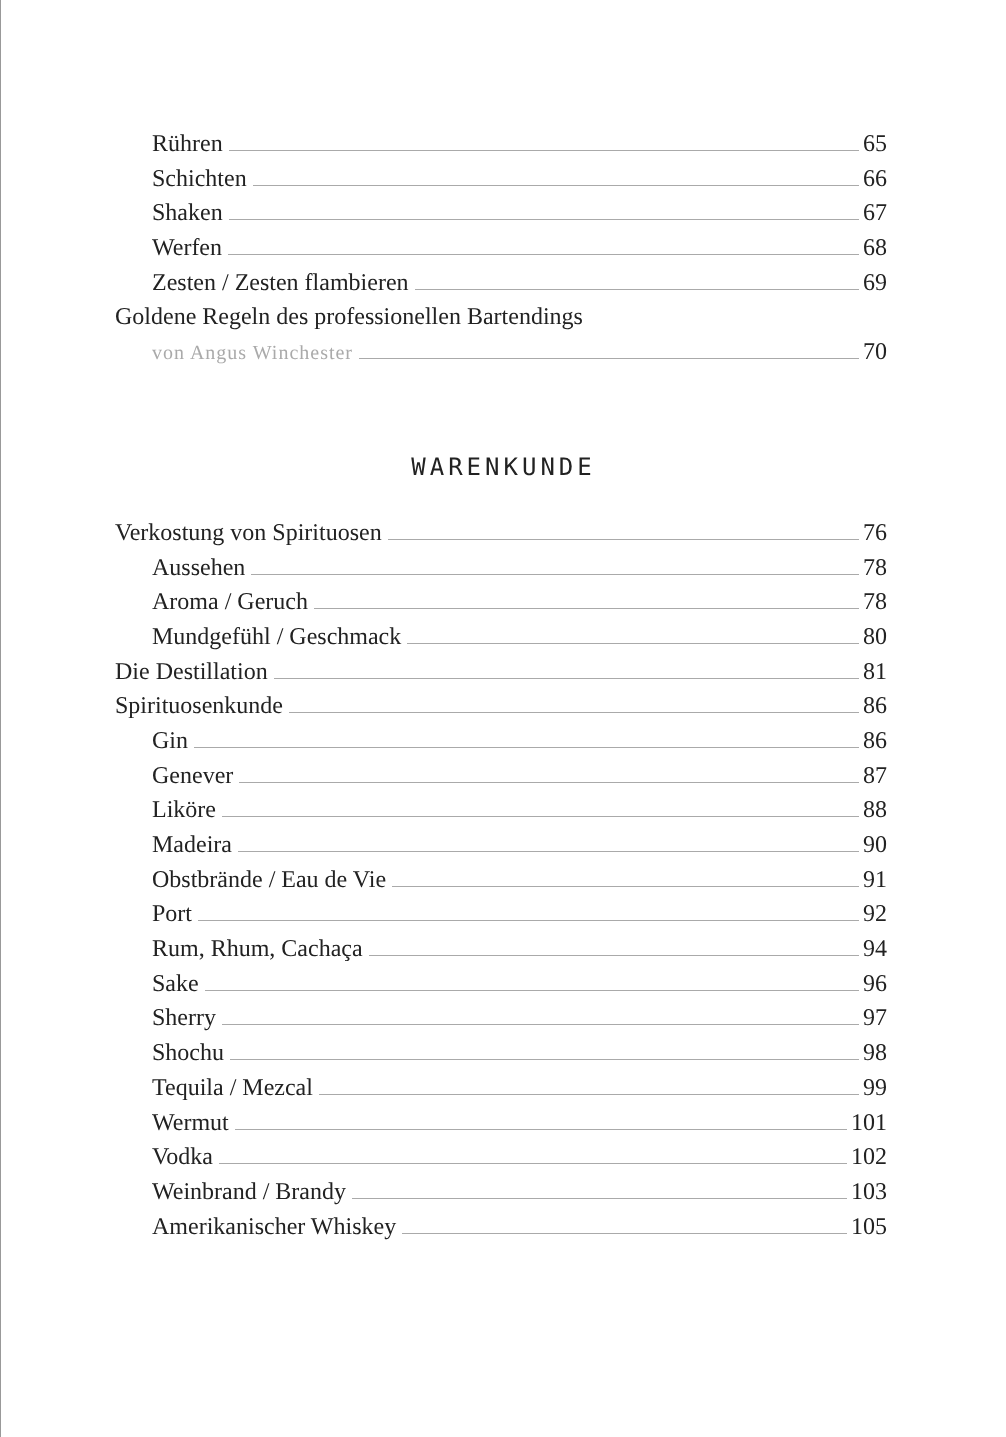Rühren 65
Schichten 66
Shaken 67
Werfen 68
Zesten / Zesten flambieren 69
Goldene Regeln des professionellen Bartendings
von Angus Winchester 70
WARENKUNDE
Verkostung von Spirituosen 76
Aussehen 78
Aroma / Geruch 78
Mundgefühl / Geschmack 80
Die Destillation 81
Spirituosenkunde 86
Gin 86
Genever 87
Liköre 88
Madeira 90
Obstbrände / Eau de Vie 91
Port 92
Rum, Rhum, Cachaça 94
Sake 96
Sherry 97
Shochu 98
Tequila / Mezcal 99
Wermut 101
Vodka 102
Weinbrand / Brandy 103
Amerikanischer Whiskey 105